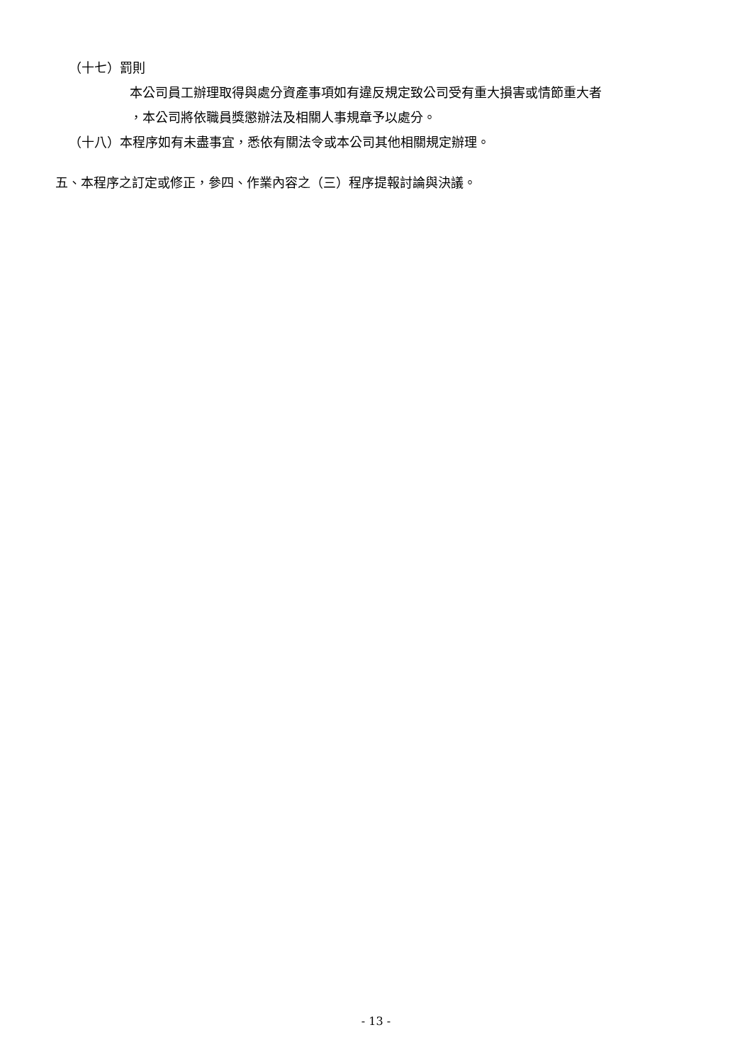（十七）罰則
本公司員工辦理取得與處分資產事項如有違反規定致公司受有重大損害或情節重大者
，本公司將依職員獎懲辦法及相關人事規章予以處分。
（十八）本程序如有未盡事宜，悉依有關法令或本公司其他相關規定辦理。
五、本程序之訂定或修正，參四、作業內容之（三）程序提報討論與決議。
- 13 -